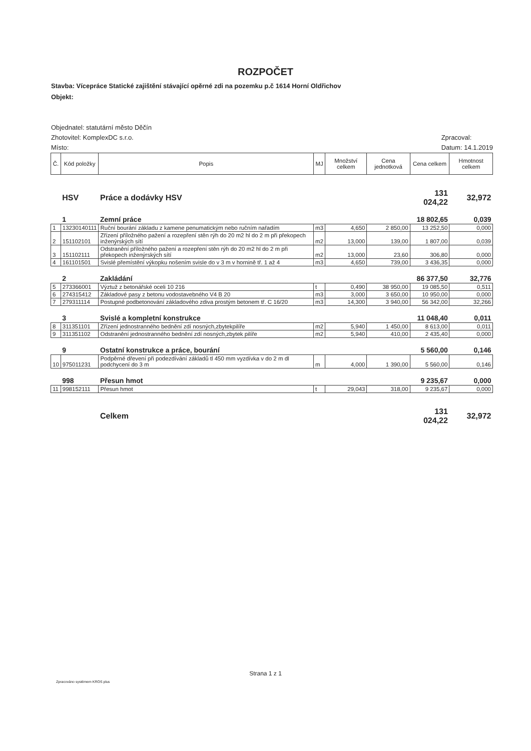ROZPOČET
Stavba: Vícepráce Statické zajištění stávající opěrné zdi na pozemku p.č 1614 Horní Oldřichov
Objekt:
Objednatel: statutární město Děčín
Zhotovitel: KomplexDC s.r.o.
Místo:
Zpracoval:
Datum: 14.1.2019
| Č. | Kód položky | Popis | MJ | Množství celkem | Cena jednotková | Cena celkem | Hmotnost celkem |
| --- | --- | --- | --- | --- | --- | --- | --- |
| | HSV | Práce a dodávky HSV | | | | 131 024,22 | 32,972 |
| | 1 | Zemní práce | | | | 18 802,65 | 0,039 |
| 1 | 13230140111 | Ruční bourání základu z kamene penumatickým nebo ručním nařadím | m3 | 4,650 | 2 850,00 | 13 252,50 | 0,000 |
| 2 | 151102101 | Zřízení příložného pažení a rozepření stěn rýh do 20 m2 hl do 2 m při překopech inženýrských sítí | m2 | 13,000 | 139,00 | 1 807,00 | 0,039 |
| 3 | 151102111 | Odstranění příložného pažení a rozepření stěn rýh do 20 m2 hl do 2 m při překopech inženýrských sítí | m2 | 13,000 | 23,60 | 306,80 | 0,000 |
| 4 | 161101501 | Svislé přemístění výkopku nošením svisle do v 3 m v hornině tř. 1 až 4 | m3 | 4,650 | 739,00 | 3 436,35 | 0,000 |
| | 2 | Zakládání | | | | 86 377,50 | 32,776 |
| 5 | 273366001 | Výztuž z betonářské oceli 10 216 | t | 0,490 | 38 950,00 | 19 085,50 | 0,511 |
| 6 | 274315412 | Základové pasy z betonu vodostavebného V4 B 20 | m3 | 3,000 | 3 650,00 | 10 950,00 | 0,000 |
| 7 | 279311114 | Postupné podbetonování základového zdiva prostým betonem tř. C 16/20 | m3 | 14,300 | 3 940,00 | 56 342,00 | 32,266 |
| | 3 | Svislé a kompletní konstrukce | | | | 11 048,40 | 0,011 |
| 8 | 311351101 | Zřízení jednostranného bednění zdí nosných,zbytekpilíře | m2 | 5,940 | 1 450,00 | 8 613,00 | 0,011 |
| 9 | 311351102 | Odstranění jednostranného bednění zdí nosných,zbytek pilíře | m2 | 5,940 | 410,00 | 2 435,40 | 0,000 |
| | 9 | Ostatní konstrukce a práce, bourání | | | | 5 560,00 | 0,146 |
| 10 | 975011231 | Podpěrné dřevení při podezdívání základů tl 450 mm vyzdívka v do 2 m dl podchycení do 3 m | m | 4,000 | 1 390,00 | 5 560,00 | 0,146 |
| | 998 | Přesun hmot | | | | 9 235,67 | 0,000 |
| 11 | 998152111 | Přesun hmot | t | 29,043 | 318,00 | 9 235,67 | 0,000 |
| | | Celkem | | | | 131 024,22 | 32,972 |
Strana 1 z 1
Zpracováno systémem KROS plus